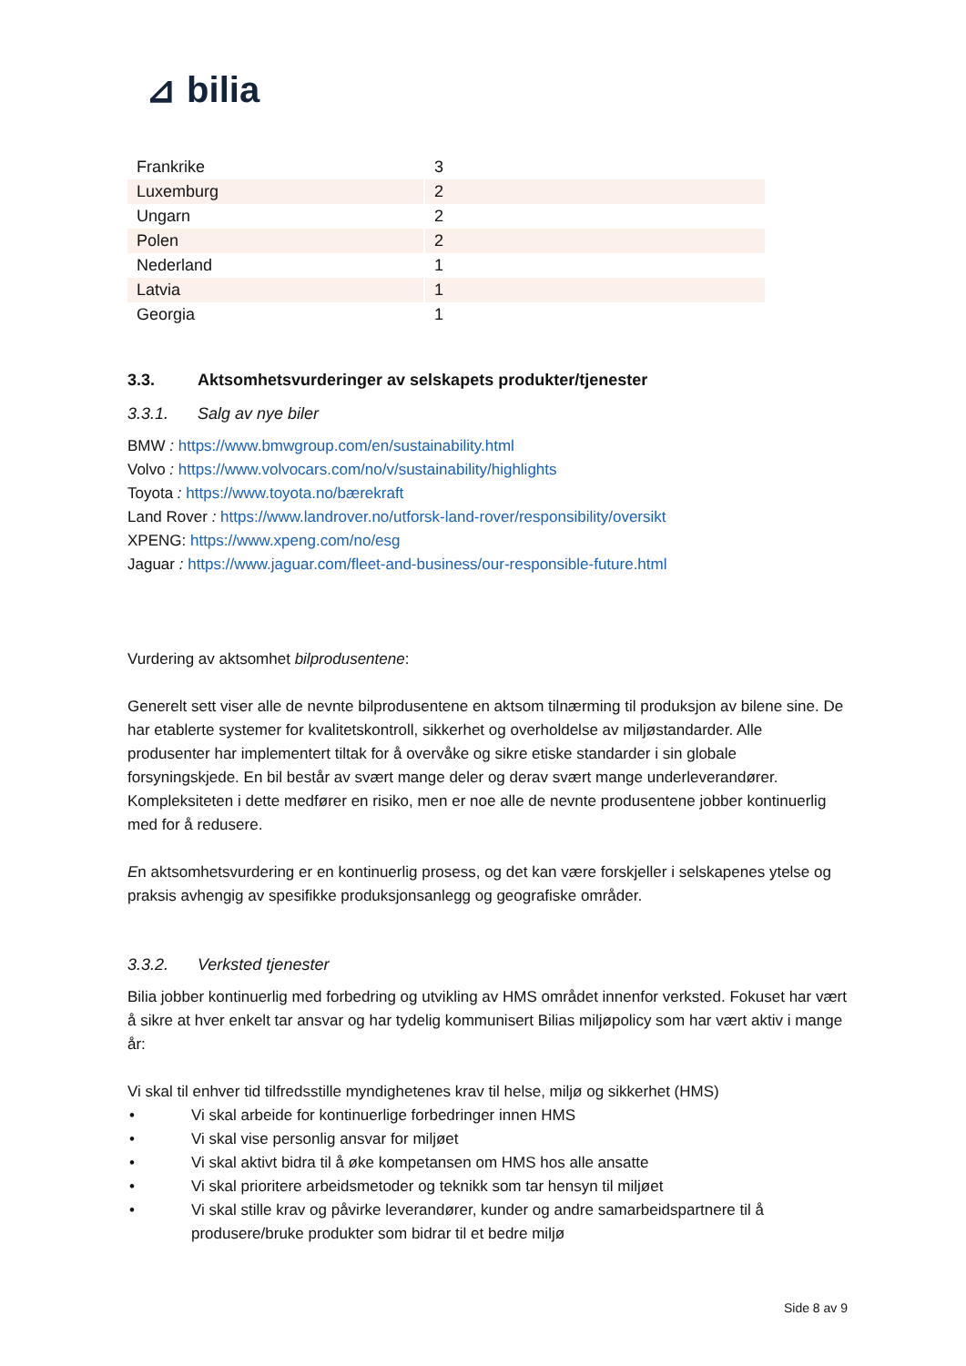⊿ bilia
| Frankrike | 3 |
| Luxemburg | 2 |
| Ungarn | 2 |
| Polen | 2 |
| Nederland | 1 |
| Latvia | 1 |
| Georgia | 1 |
3.3. Aktsomhetsvurderinger av selskapets produkter/tjenester
3.3.1. Salg av nye biler
BMW : https://www.bmwgroup.com/en/sustainability.html
Volvo : https://www.volvocars.com/no/v/sustainability/highlights
Toyota : https://www.toyota.no/bærekraft
Land Rover : https://www.landrover.no/utforsk-land-rover/responsibility/oversikt
XPENG: https://www.xpeng.com/no/esg
Jaguar : https://www.jaguar.com/fleet-and-business/our-responsible-future.html
Vurdering av aktsomhet bilprodusentene:
Generelt sett viser alle de nevnte bilprodusentene en aktsom tilnærming til produksjon av bilene sine. De har etablerte systemer for kvalitetskontroll, sikkerhet og overholdelse av miljøstandarder. Alle produsenter har implementert tiltak for å overvåke og sikre etiske standarder i sin globale forsyningskjede. En bil består av svært mange deler og derav svært mange underleverandører. Kompleksiteten i dette medfører en risiko, men er noe alle de nevnte produsentene jobber kontinuerlig med for å redusere.
En aktsomhetsvurdering er en kontinuerlig prosess, og det kan være forskjeller i selskapenes ytelse og praksis avhengig av spesifikke produksjonsanlegg og geografiske områder.
3.3.2. Verksted tjenester
Bilia jobber kontinuerlig med forbedring og utvikling av HMS området innenfor verksted. Fokuset har vært å sikre at hver enkelt tar ansvar og har tydelig kommunisert Bilias miljøpolicy som har vært aktiv i mange år:
Vi skal til enhver tid tilfredsstille myndighetenes krav til helse, miljø og sikkerhet (HMS)
• Vi skal arbeide for kontinuerlige forbedringer innen HMS
• Vi skal vise personlig ansvar for miljøet
• Vi skal aktivt bidra til å øke kompetansen om HMS hos alle ansatte
• Vi skal prioritere arbeidsmetoder og teknikk som tar hensyn til miljøet
• Vi skal stille krav og påvirke leverandører, kunder og andre samarbeidspartnere til å produsere/bruke produkter som bidrar til et bedre miljø
Side 8 av 9